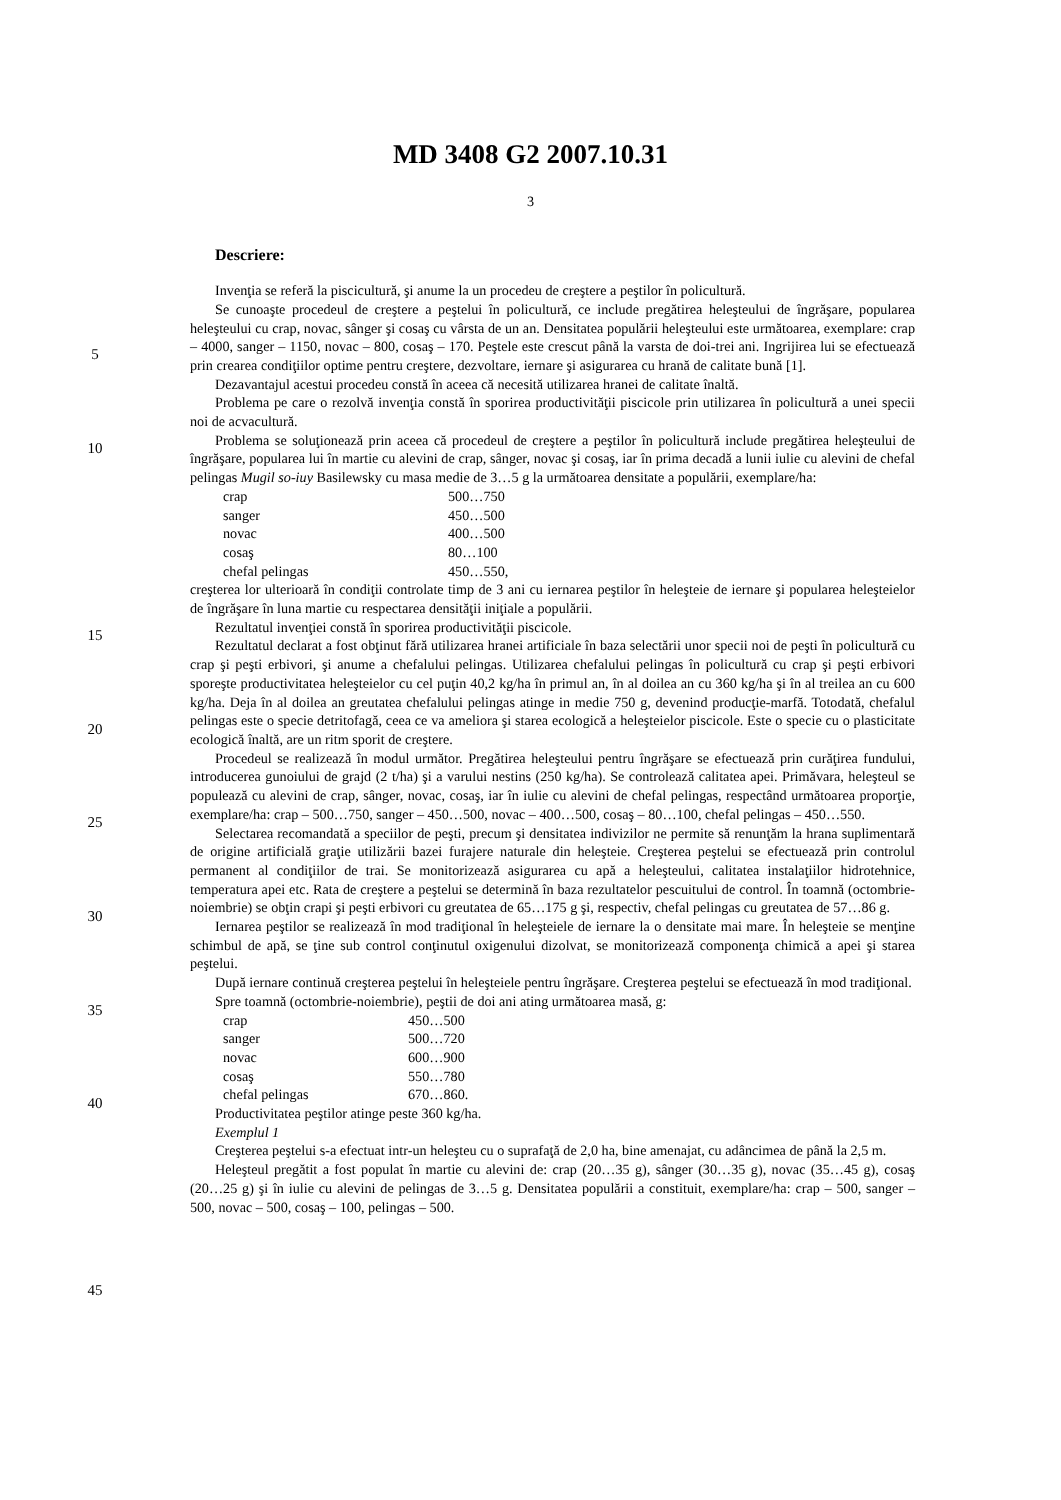MD 3408 G2 2007.10.31
3
Descriere:
Invenţia se referă la piscicultură, şi anume la un procedeu de creştere a peştilor în policultură.
Se cunoaşte procedeul de creştere a peştelui în policultură, ce include pregătirea heleşteului de îngrăşare, popularea heleşteului cu crap, novac, sânger şi cosaş cu vârsta de un an. Densitatea populării heleşteului este următoarea, exemplare: crap – 4000, sanger – 1150, novac – 800, cosaş – 170. Peştele este crescut până la varsta de doi-trei ani. Ingrijirea lui se efectuează prin crearea condiţiilor optime pentru creştere, dezvoltare, iernare şi asigurarea cu hrană de calitate bună [1].
Dezavantajul acestui procedeu constă în aceea că necesită utilizarea hranei de calitate înaltă.
Problema pe care o rezolvă invenţia constă în sporirea productivităţii piscicole prin utilizarea în policultură a unei specii noi de acvacultură.
Problema se soluţionează prin aceea că procedeul de creştere a peştilor în policultură include pregătirea heleşteului de îngrăşare, popularea lui în martie cu alevini de crap, sânger, novac şi cosaş, iar în prima decadă a lunii iulie cu alevini de chefal pelingas Mugil so-iuy Basilewsky cu masa medie de 3…5 g la următoarea densitate a populării, exemplare/ha:
crap 500…750
sanger 450…500
novac 400…500
cosaş 80…100
chefal pelingas 450…550,
creşterea lor ulterioară în condiţii controlate timp de 3 ani cu iernarea peştilor în heleşteie de iernare şi popularea heleşteielor de îngrăşare în luna martie cu respectarea densităţii iniţiale a populării.
Rezultatul invenţiei constă în sporirea productivităţii piscicole.
Rezultatul declarat a fost obţinut fără utilizarea hranei artificiale în baza selectării unor specii noi de peşti în policultură cu crap şi peşti erbivori, şi anume a chefalului pelingas. Utilizarea chefalului pelingas în policultură cu crap şi peşti erbivori sporeşte productivitatea heleşteielor cu cel puţin 40,2 kg/ha în primul an, în al doilea an cu 360 kg/ha şi în al treilea an cu 600 kg/ha. Deja în al doilea an greutatea chefalului pelingas atinge in medie 750 g, devenind producţie-marfă. Totodată, chefalul pelingas este o specie detritofagă, ceea ce va ameliora şi starea ecologică a heleşteielor piscicole. Este o specie cu o plasticitate ecologică înaltă, are un ritm sporit de creştere.
Procedeul se realizează în modul următor. Pregătirea heleşteului pentru îngrăşare se efectuează prin curăţirea fundului, introducerea gunoiului de grajd (2 t/ha) şi a varului nestins (250 kg/ha). Se controlează calitatea apei. Primăvara, heleşteul se populează cu alevini de crap, sânger, novac, cosaş, iar în iulie cu alevini de chefal pelingas, respectând următoarea proporţie, exemplare/ha: crap – 500…750, sanger – 450…500, novac – 400…500, cosaş – 80…100, chefal pelingas – 450…550.
Selectarea recomandată a speciilor de peşti, precum şi densitatea indivizilor ne permite să renunţăm la hrana suplimentară de origine artificială graţie utilizării bazei furajere naturale din heleşteie. Creşterea peştelui se efectuează prin controlul permanent al condiţiilor de trai. Se monitorizează asigurarea cu apă a heleşteului, calitatea instalaţiilor hidrotehnice, temperatura apei etc. Rata de creştere a peştelui se determină în baza rezultatelor pescuitului de control. În toamnă (octombrie-noiembrie) se obţin crapi şi peşti erbivori cu greutatea de 65…175 g şi, respectiv, chefal pelingas cu greutatea de 57…86 g.
Iernarea peştilor se realizează în mod tradiţional în heleşteiele de iernare la o densitate mai mare. În heleşteie se menţine schimbul de apă, se ţine sub control conţinutul oxigenului dizolvat, se monitorizează componenţa chimică a apei şi starea peştelui.
După iernare continuă creşterea peştelui în heleşteiele pentru îngrăşare. Creşterea peştelui se efectuează în mod tradiţional.
Spre toamnă (octombrie-noiembrie), peştii de doi ani ating următoarea masă, g:
crap 450…500
sanger 500…720
novac 600…900
cosaş 550…780
chefal pelingas 670…860.
Productivitatea peştilor atinge peste 360 kg/ha.
Exemplul 1
Creşterea peştelui s-a efectuat intr-un heleşteu cu o suprafaţă de 2,0 ha, bine amenajat, cu adâncimea de până la 2,5 m.
Heleşteul pregătit a fost populat în martie cu alevini de: crap (20…35 g), sânger (30…35 g), novac (35…45 g), cosaş (20…25 g) şi în iulie cu alevini de pelingas de 3…5 g. Densitatea populării a constituit, exemplare/ha: crap – 500, sanger – 500, novac – 500, cosaş – 100, pelingas – 500.
5
10
15
20
25
30
35
40
45